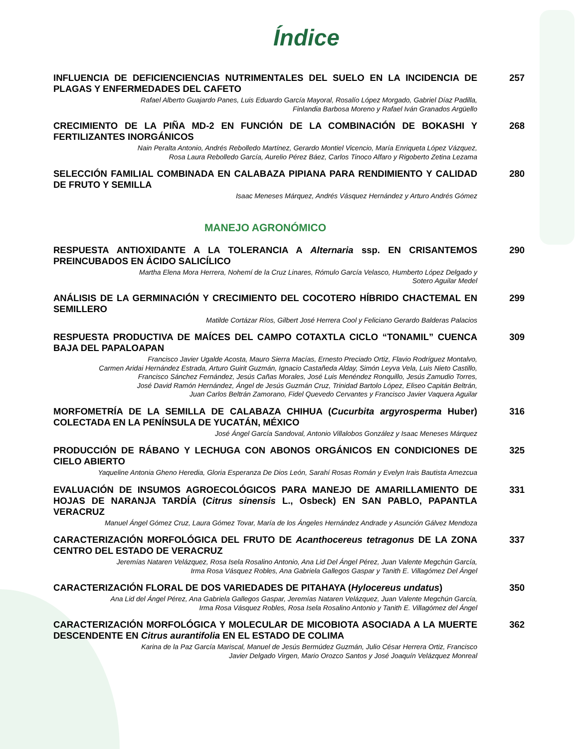Índice
INFLUENCIA DE DEFICIENCIENCIAS NUTRIMENTALES DEL SUELO EN LA INCIDENCIA DE PLAGAS Y ENFERMEDADES DEL CAFETO
Rafael Alberto Guajardo Panes, Luis Eduardo García Mayoral, Rosalío López Morgado, Gabriel Díaz Padilla,
Finlandia Barbosa Moreno y Rafael Iván Granados Argüello
257
CRECIMIENTO DE LA PIÑA MD-2 EN FUNCIÓN DE LA COMBINACIÓN DE BOKASHI Y FERTILIZANTES INORGÁNICOS
Nain Peralta Antonio, Andrés Rebolledo Martínez, Gerardo Montiel Vicencio, María Enriqueta López Vázquez,
Rosa Laura Rebolledo García, Aurelio Pérez Báez, Carlos Tinoco Alfaro y Rigoberto Zetina Lezama
268
SELECCIÓN FAMILIAL COMBINADA EN CALABAZA PIPIANA PARA RENDIMIENTO Y CALIDAD DE FRUTO Y SEMILLA
Isaac Meneses Márquez, Andrés Vásquez Hernández y Arturo Andrés Gómez
280
MANEJO AGRONÓMICO
RESPUESTA ANTIOXIDANTE A LA TOLERANCIA A Alternaria ssp. EN CRISANTEMOS PREINCUBADOS EN ÁCIDO SALICÍLICO
Martha Elena Mora Herrera, Nohemí de la Cruz Linares, Rómulo García Velasco, Humberto López Delgado y
Sotero Aguilar Medel
290
ANÁLISIS DE LA GERMINACIÓN Y CRECIMIENTO DEL COCOTERO HÍBRIDO CHACTEMAL EN SEMILLERO
Matilde Cortázar Ríos, Gilbert José Herrera Cool y Feliciano Gerardo Balderas Palacios
299
RESPUESTA PRODUCTIVA DE MAÍCES DEL CAMPO COTAXTLA CICLO “TONAMIL” CUENCA BAJA DEL PAPALOAPAN
Francisco Javier Ugalde Acosta, Mauro Sierra Macías, Ernesto Preciado Ortiz, Flavio Rodríguez Montalvo,
Carmen Aridai Hernández Estrada, Arturo Guirit Guzmán, Ignacio Castañeda Alday, Simón Leyva Vela, Luis Nieto Castillo,
Francisco Sánchez Fernández, Jesús Cañas Morales, José Luis Menéndez Ronquillo, Jesús Zamudio Torres,
José David Ramón Hernández, Ángel de Jesús Guzmán Cruz, Trinidad Bartolo López, Eliseo Capitán Beltrán,
Juan Carlos Beltrán Zamorano, Fidel Quevedo Cervantes y Francisco Javier Vaquera Aguilar
309
MORFOMETRÍA DE LA SEMILLA DE CALABAZA CHIHUA (Cucurbita argyrosperma Huber) COLECTADA EN LA PENÍNSULA DE YUCATÁN, MÉXICO
José Ángel García Sandoval, Antonio Villalobos González y Isaac Meneses Márquez
316
PRODUCCIÓN DE RÁBANO Y LECHUGA CON ABONOS ORGÁNICOS EN CONDICIONES DE CIELO ABIERTO
Yaqueline Antonia Gheno Heredia, Gloria Esperanza De Dios León, Sarahí Rosas Román y Evelyn Irais Bautista Amezcua
325
EVALUACIÓN DE INSUMOS AGROECOLÓGICOS PARA MANEJO DE AMARILLAMIENTO DE HOJAS DE NARANJA TARDÍA (Citrus sinensis L., Osbeck) EN SAN PABLO, PAPANTLA VERACRUZ
Manuel Ángel Gómez Cruz, Laura Gómez Tovar, María de los Ángeles Hernández Andrade y Asunción Gálvez Mendoza
331
CARACTERIZACIÓN MORFOLÓGICA DEL FRUTO DE Acanthocereus tetragonus DE LA ZONA CENTRO DEL ESTADO DE VERACRUZ
Jeremías Nataren Velázquez, Rosa Isela Rosalino Antonio, Ana Lid Del Ángel Pérez, Juan Valente Megchún García,
Irma Rosa Vásquez Robles, Ana Gabriela Gallegos Gaspar y Tanith E. Villagómez Del Ángel
337
CARACTERIZACIÓN FLORAL DE DOS VARIEDADES DE PITAHAYA (Hylocereus undatus)
Ana Lid del Ángel Pérez, Ana Gabriela Gallegos Gaspar, Jeremías Nataren Velázquez, Juan Valente Megchún García,
Irma Rosa Vásquez Robles, Rosa Isela Rosalino Antonio y Tanith E. Villagómez del Ángel
350
CARACTERIZACIÓN MORFOLÓGICA Y MOLECULAR DE MICOBIOTA ASOCIADA A LA MUERTE DESCENDENTE EN Citrus aurantifolia EN EL ESTADO DE COLIMA
Karina de la Paz García Mariscal, Manuel de Jesús Bermúdez Guzmán, Julio César Herrera Ortiz, Francisco
Javier Delgado Virgen, Mario Orozco Santos y José Joaquín Velázquez Monreal
362